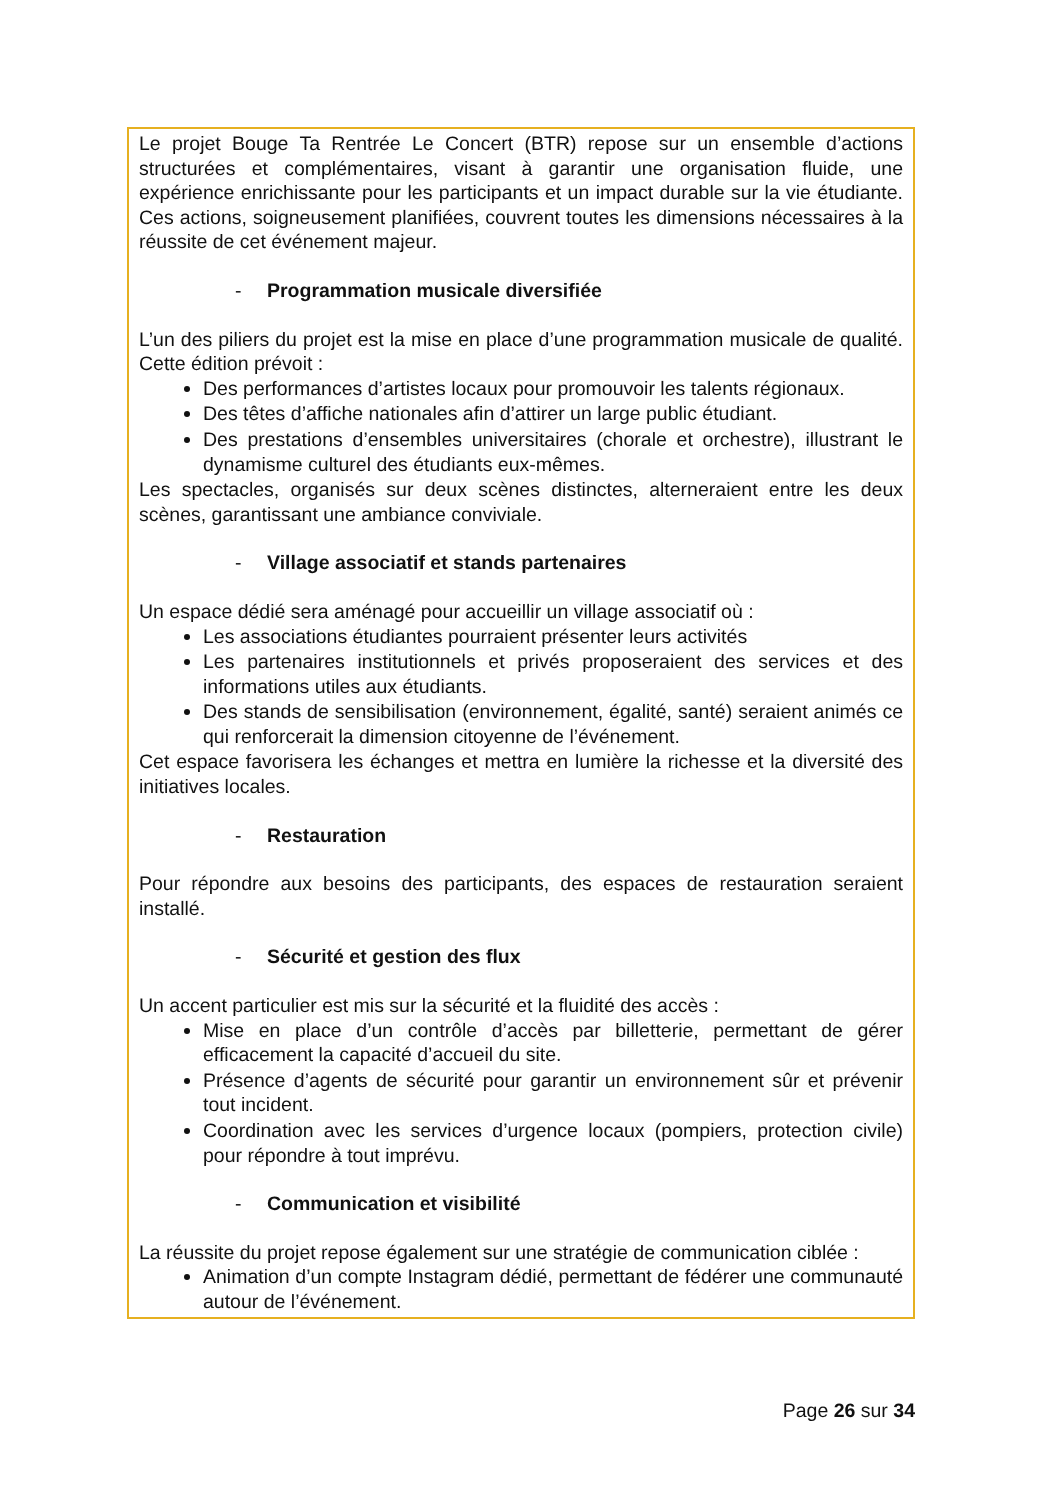Le projet Bouge Ta Rentrée Le Concert (BTR) repose sur un ensemble d’actions structurées et complémentaires, visant à garantir une organisation fluide, une expérience enrichissante pour les participants et un impact durable sur la vie étudiante. Ces actions, soigneusement planifiées, couvrent toutes les dimensions nécessaires à la réussite de cet événement majeur.
- Programmation musicale diversifiée
L’un des piliers du projet est la mise en place d’une programmation musicale de qualité. Cette édition prévoit :
Des performances d’artistes locaux pour promouvoir les talents régionaux.
Des têtes d’affiche nationales afin d’attirer un large public étudiant.
Des prestations d’ensembles universitaires (chorale et orchestre), illustrant le dynamisme culturel des étudiants eux-mêmes.
Les spectacles, organisés sur deux scènes distinctes, alterneraient entre les deux scènes, garantissant une ambiance conviviale.
- Village associatif et stands partenaires
Un espace dédié sera aménagé pour accueillir un village associatif où :
Les associations étudiantes pourraient présenter leurs activités
Les partenaires institutionnels et privés proposeraient des services et des informations utiles aux étudiants.
Des stands de sensibilisation (environnement, égalité, santé) seraient animés ce qui renforcerait la dimension citoyenne de l’événement.
Cet espace favorisera les échanges et mettra en lumière la richesse et la diversité des initiatives locales.
- Restauration
Pour répondre aux besoins des participants, des espaces de restauration seraient installé.
- Sécurité et gestion des flux
Un accent particulier est mis sur la sécurité et la fluidité des accès :
Mise en place d’un contrôle d’accès par billetterie, permettant de gérer efficacement la capacité d’accueil du site.
Présence d’agents de sécurité pour garantir un environnement sûr et prévenir tout incident.
Coordination avec les services d’urgence locaux (pompiers, protection civile) pour répondre à tout imprévu.
- Communication et visibilité
La réussite du projet repose également sur une stratégie de communication ciblée :
Animation d’un compte Instagram dédié, permettant de fédérer une communauté autour de l’événement.
Page 26 sur 34